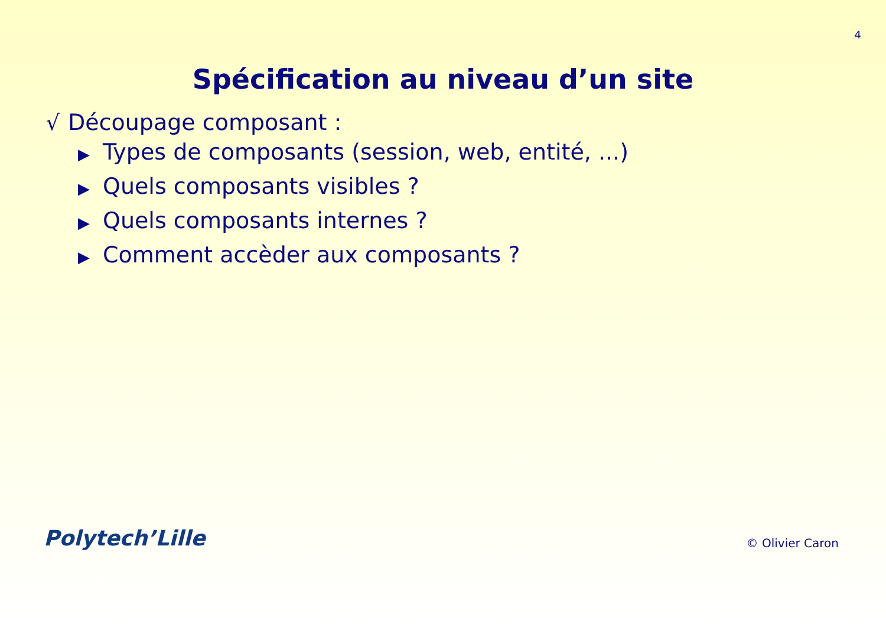4
Spécification au niveau d’un site
√ Découpage composant :
▶ Types de composants (session, web, entité, ...)
▶ Quels composants visibles ?
▶ Quels composants internes ?
▶ Comment accèder aux composants ?
Polytech’Lille
© Olivier Caron